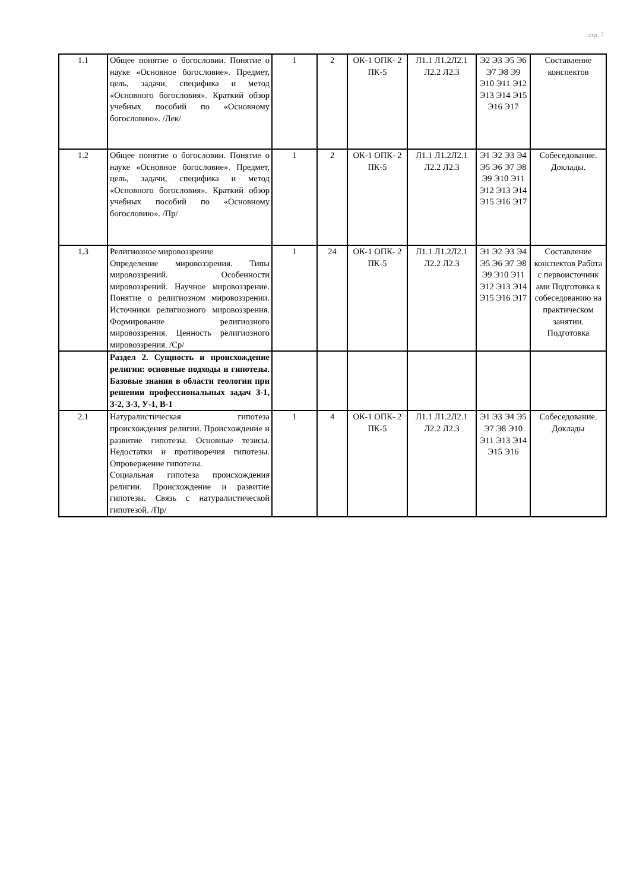стр. 7
| 1.1 | Общее понятие о богословии. Понятие о науке «Основное богословие». Предмет, цель, задачи, специфика и метод «Основного богословия». Краткий обзор учебных пособий по «Основному богословию». /Лек/ | 1 | 2 | ОК-1 ОПК- 2 ПК-5 | Л1.1 Л1.2Л2.1 Л2.2 Л2.3 | Э2 Э3 Э5 Э6 Э7 Э8 Э9 Э10 Э11 Э12 Э13 Э14 Э15 Э16 Э17 | Составление конспектов |
| 1.2 | Общее понятие о богословии. Понятие о науке «Основное богословие». Предмет, цель, задачи, специфика и метод «Основного богословия». Краткий обзор учебных пособий по «Основному богословию». /Пр/ | 1 | 2 | ОК-1 ОПК- 2 ПК-5 | Л1.1 Л1.2Л2.1 Л2.2 Л2.3 | Э1 Э2 Э3 Э4 Э5 Э6 Э7 Э8 Э9 Э10 Э11 Э12 Э13 Э14 Э15 Э16 Э17 | Собеседование. Доклады. |
| 1.3 | Религиозное мировоззрение Определение мировоззрения. Типы мировоззрений. Особенности мировоззрений. Научное мировоззрение. Понятие о религиозном мировоззрении. Источники религиозного мировоззрения. Формирование религиозного мировоззрения. Ценность религиозного мировоззрения. /Ср/ | 1 | 24 | ОК-1 ОПК- 2 ПК-5 | Л1.1 Л1.2Л2.1 Л2.2 Л2.3 | Э1 Э2 Э3 Э4 Э5 Э6 Э7 Э8 Э9 Э10 Э11 Э12 Э13 Э14 Э15 Э16 Э17 | Составление конспектов Работа с первоисточник ами Подготовка к собеседованию на практическом занятии. Подготовка |
| | Раздел 2. Сущность и происхождение религии: основные подходы и гипотезы. Базовые знания в области теологии при решении профессиональных задач З-1, З-2, З-3, У-1, В-1 | | | | | | |
| 2.1 | Натуралистическая гипотеза происхождения религии. Происхождение и развитие гипотезы. Основные тезисы. Недостатки и противоречия гипотезы. Опровержение гипотезы. Социальная гипотеза происхождения религии. Происхождение и развитие гипотезы. Связь с натуралистической гипотезой. /Пр/ | 1 | 4 | ОК-1 ОПК- 2 ПК-5 | Л1.1 Л1.2Л2.1 Л2.2 Л2.3 | Э1 Э3 Э4 Э5 Э7 Э8 Э10 Э11 Э13 Э14 Э15 Э16 | Собеседование. Доклады |